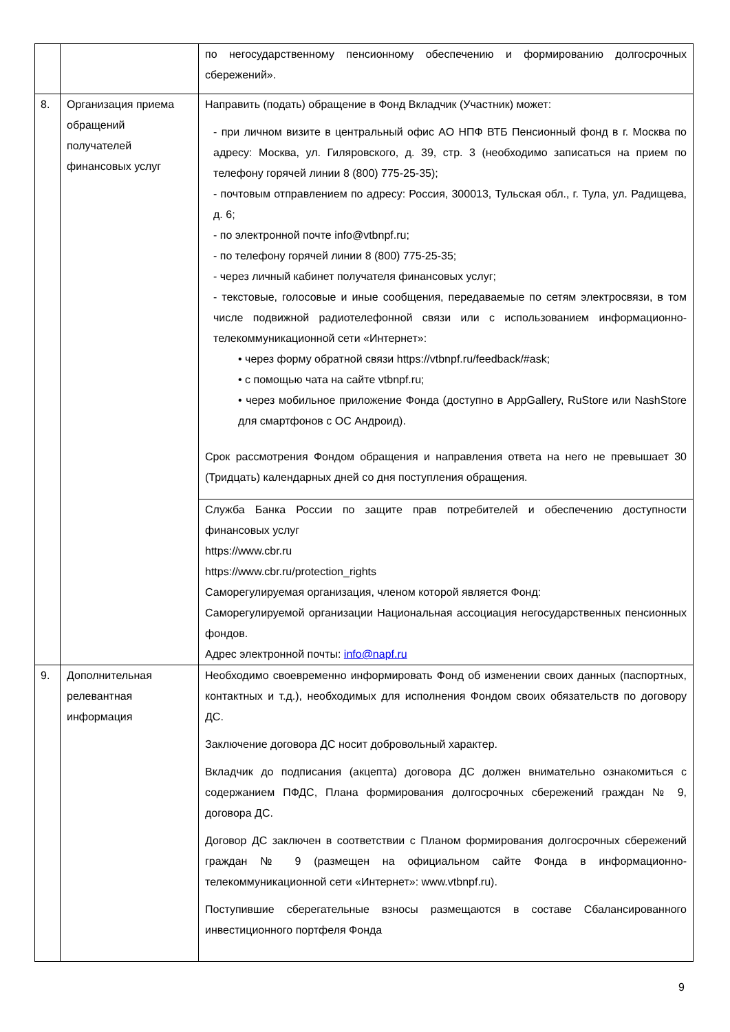| | | по негосударственному пенсионному обеспечению и формированию долгосрочных сбережений». |
| 8. | Организация приема обращений получателей финансовых услуг | Направить (подать) обращение в Фонд Вкладчик (Участник) может: - при личном визите в центральный офис АО НПФ ВТБ Пенсионный фонд в г. Москва по адресу: Москва, ул. Гиляровского, д. 39, стр. 3 (необходимо записаться на прием по телефону горячей линии 8 (800) 775-25-35); - почтовым отправлением по адресу: Россия, 300013, Тульская обл., г. Тула, ул. Радищева, д. 6; - по электронной почте info@vtbnpf.ru; - по телефону горячей линии 8 (800) 775-25-35; - через личный кабинет получателя финансовых услуг; - текстовые, голосовые и иные сообщения, передаваемые по сетям электросвязи, в том числе подвижной радиотелефонной связи или с использованием информационно-телекоммуникационной сети «Интернет»: • через форму обратной связи https://vtbnpf.ru/feedback/#ask; • с помощью чата на сайте vtbnpf.ru; • через мобильное приложение Фонда (доступно в AppGallery, RuStore или NashStore для смартфонов с ОС Андроид). Срок рассмотрения Фондом обращения и направления ответа на него не превышает 30 (Тридцать) календарных дней со дня поступления обращения. |
| | | Служба Банка России по защите прав потребителей и обеспечению доступности финансовых услуг https://www.cbr.ru https://www.cbr.ru/protection_rights Саморегулируемая организация, членом которой является Фонд: Саморегулируемой организации Национальная ассоциация негосударственных пенсионных фондов. Адрес электронной почты: info@napf.ru |
| 9. | Дополнительная релевантная информация | Необходимо своевременно информировать Фонд об изменении своих данных (паспортных, контактных и т.д.), необходимых для исполнения Фондом своих обязательств по договору ДС. Заключение договора ДС носит добровольный характер. Вкладчик до подписания (акцепта) договора ДС должен внимательно ознакомиться с содержанием ПФДС, Плана формирования долгосрочных сбережений граждан № 9, договора ДС. Договор ДС заключен в соответствии с Планом формирования долгосрочных сбережений граждан № 9 (размещен на официальном сайте Фонда в информационно-телекоммуникационной сети «Интернет»: www.vtbnpf.ru). Поступившие сберегательные взносы размещаются в составе Сбалансированного инвестиционного портфеля Фонда |
9